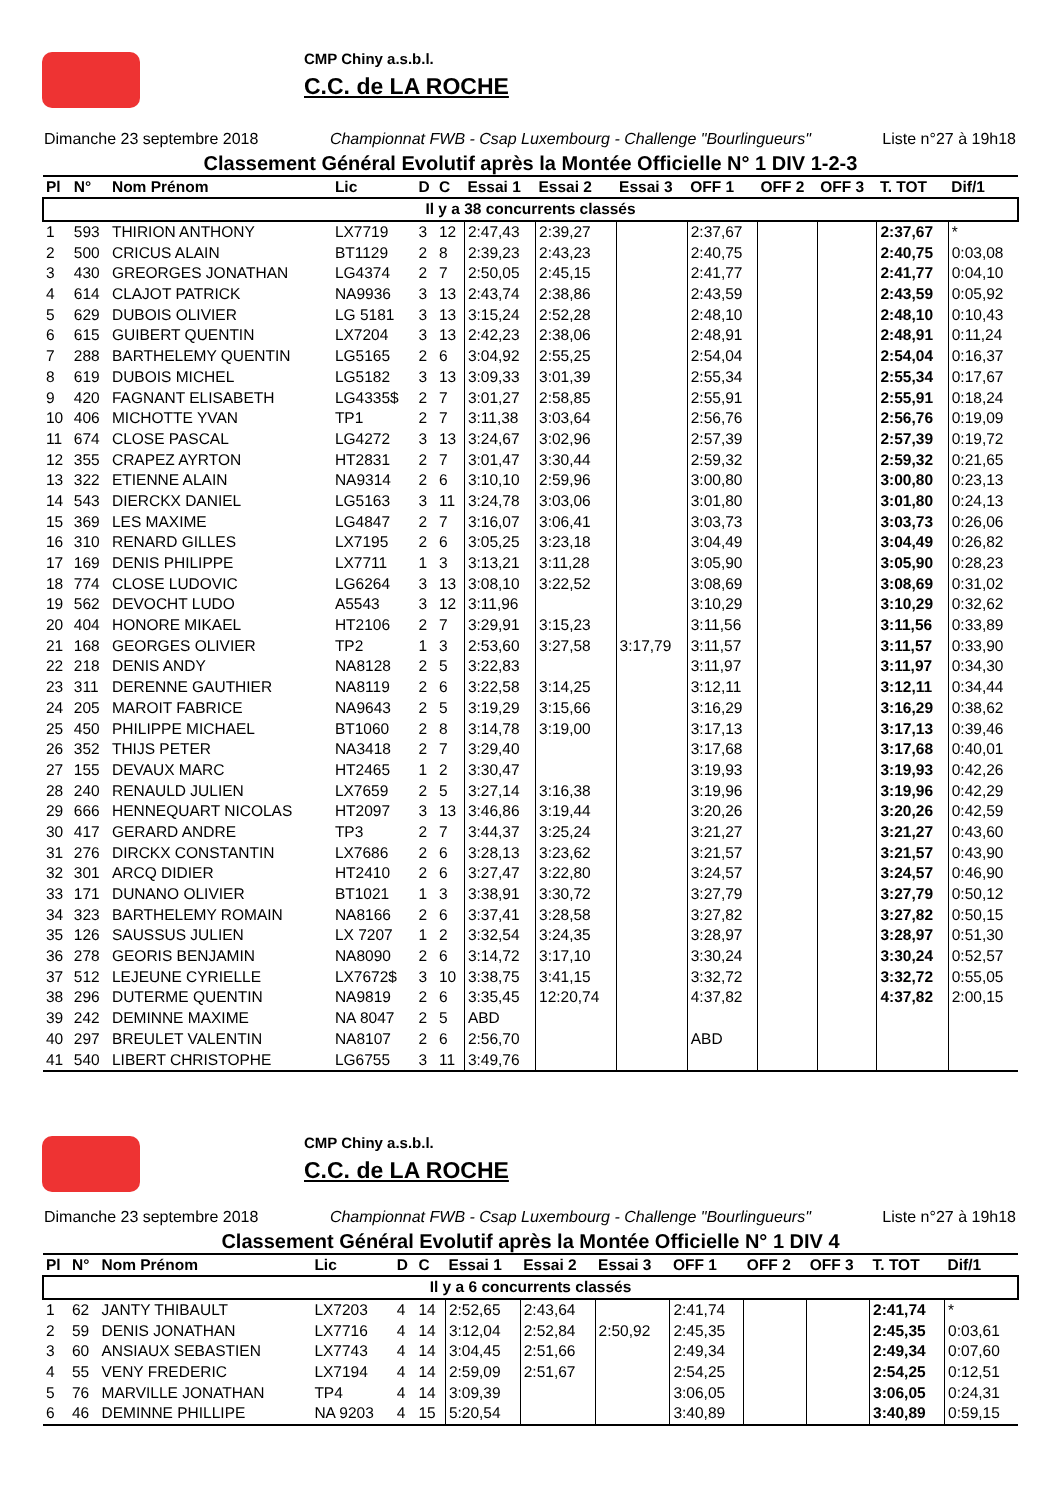CMP Chiny a.s.b.l.
C.C. de LA ROCHE
Dimanche 23 septembre 2018 Championnat FWB - Csap Luxembourg - Challenge "Bourlingueurs" Liste n°27 à 19h18
Classement Général Evolutif après la Montée Officielle N° 1 DIV 1-2-3
| Pl | N° | Nom Prénom | Lic | D | C | Essai 1 | Essai 2 | Essai 3 | OFF 1 | OFF 2 | OFF 3 | T. TOT | Dif/1 |
| --- | --- | --- | --- | --- | --- | --- | --- | --- | --- | --- | --- | --- | --- |
| Il y a 38 concurrents classés | | | | | | | | | | | | | |
| 1 | 593 | THIRION ANTHONY | LX7719 | 3 | 12 | 2:47,43 | 2:39,27 | | 2:37,67 | | | 2:37,67 | * |
| 2 | 500 | CRICUS ALAIN | BT1129 | 2 | 8 | 2:39,23 | 2:43,23 | | 2:40,75 | | | 2:40,75 | 0:03,08 |
| 3 | 430 | GREORGES JONATHAN | LG4374 | 2 | 7 | 2:50,05 | 2:45,15 | | 2:41,77 | | | 2:41,77 | 0:04,10 |
| 4 | 614 | CLAJOT PATRICK | NA9936 | 3 | 13 | 2:43,74 | 2:38,86 | | 2:43,59 | | | 2:43,59 | 0:05,92 |
| 5 | 629 | DUBOIS OLIVIER | LG 5181 | 3 | 13 | 3:15,24 | 2:52,28 | | 2:48,10 | | | 2:48,10 | 0:10,43 |
| 6 | 615 | GUIBERT QUENTIN | LX7204 | 3 | 13 | 2:42,23 | 2:38,06 | | 2:48,91 | | | 2:48,91 | 0:11,24 |
| 7 | 288 | BARTHELEMY QUENTIN | LG5165 | 2 | 6 | 3:04,92 | 2:55,25 | | 2:54,04 | | | 2:54,04 | 0:16,37 |
| 8 | 619 | DUBOIS MICHEL | LG5182 | 3 | 13 | 3:09,33 | 3:01,39 | | 2:55,34 | | | 2:55,34 | 0:17,67 |
| 9 | 420 | FAGNANT ELISABETH | LG4335$ | 2 | 7 | 3:01,27 | 2:58,85 | | 2:55,91 | | | 2:55,91 | 0:18,24 |
| 10 | 406 | MICHOTTE YVAN | TP1 | 2 | 7 | 3:11,38 | 3:03,64 | | 2:56,76 | | | 2:56,76 | 0:19,09 |
| 11 | 674 | CLOSE PASCAL | LG4272 | 3 | 13 | 3:24,67 | 3:02,96 | | 2:57,39 | | | 2:57,39 | 0:19,72 |
| 12 | 355 | CRAPEZ AYRTON | HT2831 | 2 | 7 | 3:01,47 | 3:30,44 | | 2:59,32 | | | 2:59,32 | 0:21,65 |
| 13 | 322 | ETIENNE ALAIN | NA9314 | 2 | 6 | 3:10,10 | 2:59,96 | | 3:00,80 | | | 3:00,80 | 0:23,13 |
| 14 | 543 | DIERCKX DANIEL | LG5163 | 3 | 11 | 3:24,78 | 3:03,06 | | 3:01,80 | | | 3:01,80 | 0:24,13 |
| 15 | 369 | LES MAXIME | LG4847 | 2 | 7 | 3:16,07 | 3:06,41 | | 3:03,73 | | | 3:03,73 | 0:26,06 |
| 16 | 310 | RENARD GILLES | LX7195 | 2 | 6 | 3:05,25 | 3:23,18 | | 3:04,49 | | | 3:04,49 | 0:26,82 |
| 17 | 169 | DENIS PHILIPPE | LX7711 | 1 | 3 | 3:13,21 | 3:11,28 | | 3:05,90 | | | 3:05,90 | 0:28,23 |
| 18 | 774 | CLOSE LUDOVIC | LG6264 | 3 | 13 | 3:08,10 | 3:22,52 | | 3:08,69 | | | 3:08,69 | 0:31,02 |
| 19 | 562 | DEVOCHT LUDO | A5543 | 3 | 12 | 3:11,96 | | | 3:10,29 | | | 3:10,29 | 0:32,62 |
| 20 | 404 | HONORE MIKAEL | HT2106 | 2 | 7 | 3:29,91 | 3:15,23 | | 3:11,56 | | | 3:11,56 | 0:33,89 |
| 21 | 168 | GEORGES OLIVIER | TP2 | 1 | 3 | 2:53,60 | 3:27,58 | 3:17,79 | 3:11,57 | | | 3:11,57 | 0:33,90 |
| 22 | 218 | DENIS ANDY | NA8128 | 2 | 5 | 3:22,83 | | | 3:11,97 | | | 3:11,97 | 0:34,30 |
| 23 | 311 | DERENNE GAUTHIER | NA8119 | 2 | 6 | 3:22,58 | 3:14,25 | | 3:12,11 | | | 3:12,11 | 0:34,44 |
| 24 | 205 | MAROIT FABRICE | NA9643 | 2 | 5 | 3:19,29 | 3:15,66 | | 3:16,29 | | | 3:16,29 | 0:38,62 |
| 25 | 450 | PHILIPPE MICHAEL | BT1060 | 2 | 8 | 3:14,78 | 3:19,00 | | 3:17,13 | | | 3:17,13 | 0:39,46 |
| 26 | 352 | THIJS PETER | NA3418 | 2 | 7 | 3:29,40 | | | 3:17,68 | | | 3:17,68 | 0:40,01 |
| 27 | 155 | DEVAUX MARC | HT2465 | 1 | 2 | 3:30,47 | | | 3:19,93 | | | 3:19,93 | 0:42,26 |
| 28 | 240 | RENAULD JULIEN | LX7659 | 2 | 5 | 3:27,14 | 3:16,38 | | 3:19,96 | | | 3:19,96 | 0:42,29 |
| 29 | 666 | HENNEQUART NICOLAS | HT2097 | 3 | 13 | 3:46,86 | 3:19,44 | | 3:20,26 | | | 3:20,26 | 0:42,59 |
| 30 | 417 | GERARD ANDRE | TP3 | 2 | 7 | 3:44,37 | 3:25,24 | | 3:21,27 | | | 3:21,27 | 0:43,60 |
| 31 | 276 | DIRCKX CONSTANTIN | LX7686 | 2 | 6 | 3:28,13 | 3:23,62 | | 3:21,57 | | | 3:21,57 | 0:43,90 |
| 32 | 301 | ARCQ DIDIER | HT2410 | 2 | 6 | 3:27,47 | 3:22,80 | | 3:24,57 | | | 3:24,57 | 0:46,90 |
| 33 | 171 | DUNANO OLIVIER | BT1021 | 1 | 3 | 3:38,91 | 3:30,72 | | 3:27,79 | | | 3:27,79 | 0:50,12 |
| 34 | 323 | BARTHELEMY ROMAIN | NA8166 | 2 | 6 | 3:37,41 | 3:28,58 | | 3:27,82 | | | 3:27,82 | 0:50,15 |
| 35 | 126 | SAUSSUS JULIEN | LX 7207 | 1 | 2 | 3:32,54 | 3:24,35 | | 3:28,97 | | | 3:28,97 | 0:51,30 |
| 36 | 278 | GEORIS BENJAMIN | NA8090 | 2 | 6 | 3:14,72 | 3:17,10 | | 3:30,24 | | | 3:30,24 | 0:52,57 |
| 37 | 512 | LEJEUNE CYRIELLE | LX7672$ | 3 | 10 | 3:38,75 | 3:41,15 | | 3:32,72 | | | 3:32,72 | 0:55,05 |
| 38 | 296 | DUTERME QUENTIN | NA9819 | 2 | 6 | 3:35,45 | 12:20,74 | | 4:37,82 | | | 4:37,82 | 2:00,15 |
| 39 | 242 | DEMINNE MAXIME | NA 8047 | 2 | 5 | ABD | | | | | | | |
| 40 | 297 | BREULET VALENTIN | NA8107 | 2 | 6 | 2:56,70 | | | ABD | | | | |
| 41 | 540 | LIBERT CHRISTOPHE | LG6755 | 3 | 11 | 3:49,76 | | | | | | | |
CMP Chiny a.s.b.l.
C.C. de LA ROCHE
Dimanche 23 septembre 2018 Championnat FWB - Csap Luxembourg - Challenge "Bourlingueurs" Liste n°27 à 19h18
Classement Général Evolutif après la Montée Officielle N° 1 DIV 4
| Pl | N° | Nom Prénom | Lic | D | C | Essai 1 | Essai 2 | Essai 3 | OFF 1 | OFF 2 | OFF 3 | T. TOT | Dif/1 |
| --- | --- | --- | --- | --- | --- | --- | --- | --- | --- | --- | --- | --- | --- |
| Il y a 6 concurrents classés | | | | | | | | | | | | | |
| 1 | 62 | JANTY THIBAULT | LX7203 | 4 | 14 | 2:52,65 | 2:43,64 | | 2:41,74 | | | 2:41,74 | * |
| 2 | 59 | DENIS JONATHAN | LX7716 | 4 | 14 | 3:12,04 | 2:52,84 | 2:50,92 | 2:45,35 | | | 2:45,35 | 0:03,61 |
| 3 | 60 | ANSIAUX SEBASTIEN | LX7743 | 4 | 14 | 3:04,45 | 2:51,66 | | 2:49,34 | | | 2:49,34 | 0:07,60 |
| 4 | 55 | VENY FREDERIC | LX7194 | 4 | 14 | 2:59,09 | 2:51,67 | | 2:54,25 | | | 2:54,25 | 0:12,51 |
| 5 | 76 | MARVILLE JONATHAN | TP4 | 4 | 14 | 3:09,39 | | | 3:06,05 | | | 3:06,05 | 0:24,31 |
| 6 | 46 | DEMINNE PHILLIPE | NA 9203 | 4 | 15 | 5:20,54 | | | 3:40,89 | | | 3:40,89 | 0:59,15 |